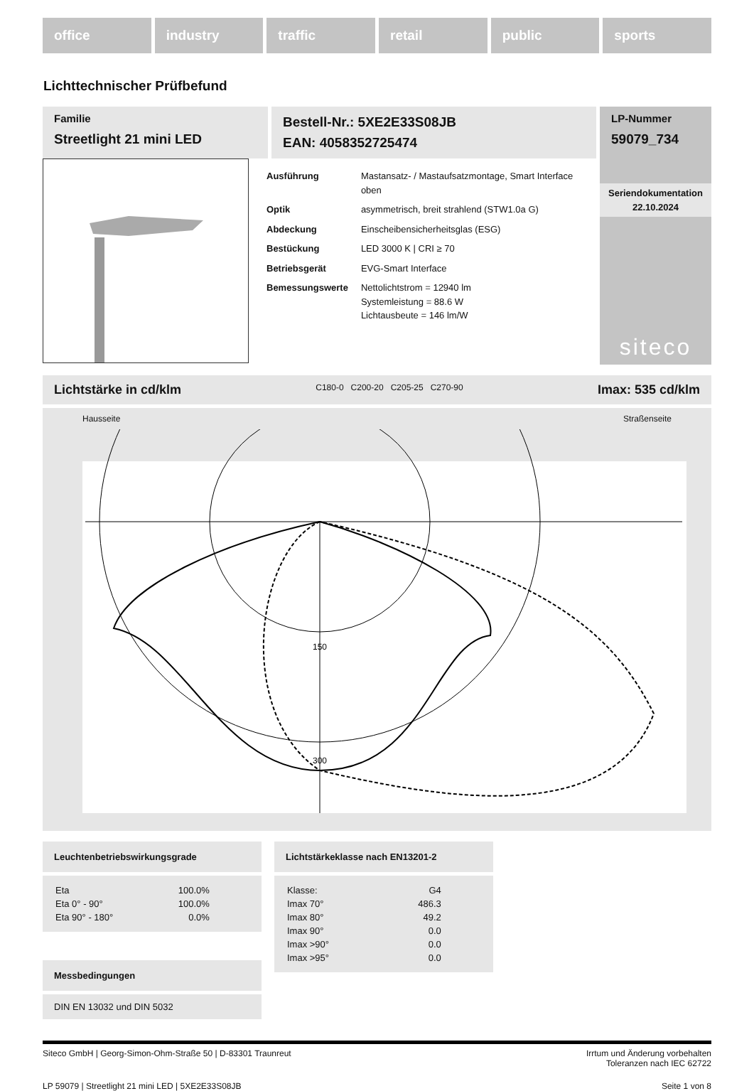office industry traffic retail public sports
Lichttechnischer Prüfbefund
Familie
Streetlight 21 mini LED
Bestell-Nr.: 5XE2E33S08JB
EAN: 4058352725474
LP-Nummer
59079_734
| Ausführung | Mastansatz- / Mastaufsatzmontage, Smart Interface oben |
| Optik | asymmetrisch, breit strahlend (STW1.0a G) |
| Abdeckung | Einscheibensicherheitsglas (ESG) |
| Bestückung | LED 3000 K / CRI ≥ 70 |
| Betriebsgerät | EVG-Smart Interface |
| Bemessungswerte | Nettolichtstrom = 12940 lm Systemleistung = 88.6 W Lichtausbeute = 146 lm/W |
Seriendokumentation
22.10.2024
siteco
Lichtstärke in cd/klm C180-0 C200-20 C205-25 C270-90 Imax: 535 cd/klm
Hausseite Straßenseite
150
300
Leuchtenbetriebswirkungsgrade
| Eta | 100.0% |
| Eta 0° - 90° | 100.0% |
| Eta 90° - 180° | 0.0% |
Messbedingungen
DIN EN 13032 und DIN 5032
Lichtstärkeklasse nach EN13201-2
| Klasse: | G4 |
| Imax 70° | 486.3 |
| Imax 80° | 49.2 |
| Imax 90° | 0.0 |
| Imax >90° | 0.0 |
| Imax >95° | 0.0 |
Siteco GmbH | Georg-Simon-Ohm-Straße 50 | D-83301 Traunreut Irrtum und Änderung vorbehalten
Toleranzen nach IEC 62722
LP 59079 | Streetlight 21 mini LED | 5XE2E33S08JB Seite 1 von 8